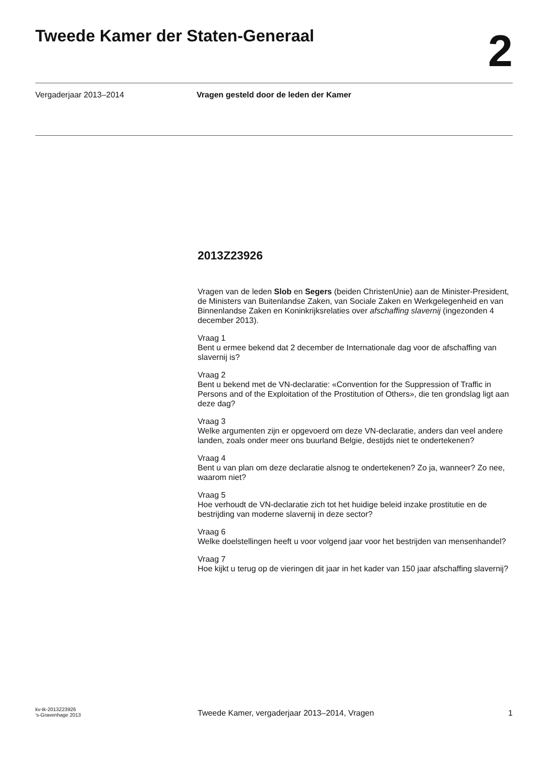Tweede Kamer der Staten-Generaal
2
Vergaderjaar 2013–2014 Vragen gesteld door de leden der Kamer
2013Z23926
Vragen van de leden Slob en Segers (beiden ChristenUnie) aan de Minister-President, de Ministers van Buitenlandse Zaken, van Sociale Zaken en Werkgelegenheid en van Binnenlandse Zaken en Koninkrijksrelaties over afschaffing slavernij (ingezonden 4 december 2013).
Vraag 1
Bent u ermee bekend dat 2 december de Internationale dag voor de afschaffing van slavernij is?
Vraag 2
Bent u bekend met de VN-declaratie: «Convention for the Suppression of Traffic in Persons and of the Exploitation of the Prostitution of Others», die ten grondslag ligt aan deze dag?
Vraag 3
Welke argumenten zijn er opgevoerd om deze VN-declaratie, anders dan veel andere landen, zoals onder meer ons buurland Belgie, destijds niet te ondertekenen?
Vraag 4
Bent u van plan om deze declaratie alsnog te ondertekenen? Zo ja, wanneer? Zo nee, waarom niet?
Vraag 5
Hoe verhoudt de VN-declaratie zich tot het huidige beleid inzake prostitutie en de bestrijding van moderne slavernij in deze sector?
Vraag 6
Welke doelstellingen heeft u voor volgend jaar voor het bestrijden van mensenhandel?
Vraag 7
Hoe kijkt u terug op de vieringen dit jaar in het kader van 150 jaar afschaffing slavernij?
kv-tk-2013Z23926
’s-Gravenhage 2013
Tweede Kamer, vergaderjaar 2013–2014, Vragen
1